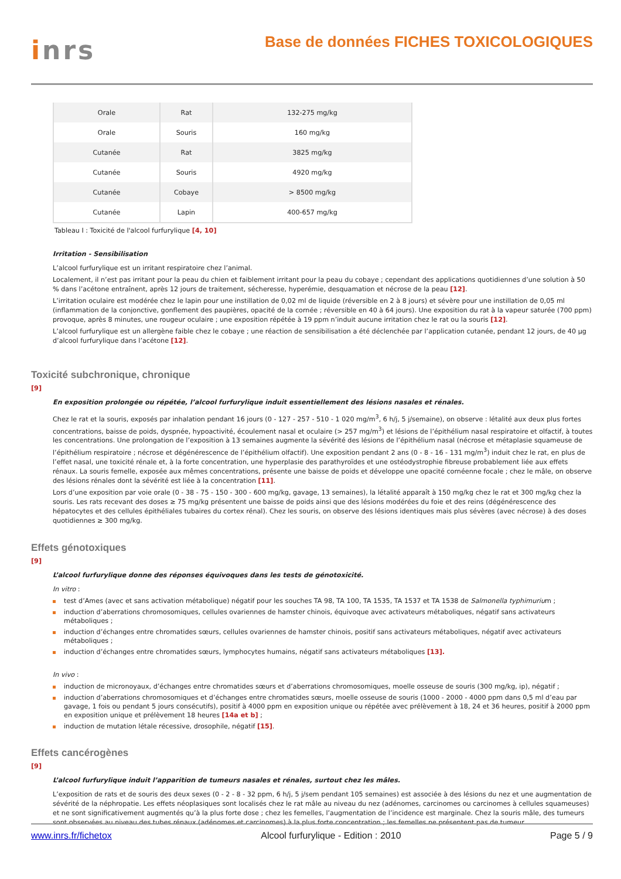inrs
Base de données FICHES TOXICOLOGIQUES
| Orale | Rat | 132-275 mg/kg |
| Orale | Souris | 160 mg/kg |
| Cutanée | Rat | 3825 mg/kg |
| Cutanée | Souris | 4920 mg/kg |
| Cutanée | Cobaye | > 8500 mg/kg |
| Cutanée | Lapin | 400-657 mg/kg |
Tableau I : Toxicité de l'alcool furfurylique [4, 10]
Irritation - Sensibilisation
L’alcool furfurylique est un irritant respiratoire chez l’animal.
Localement, il n’est pas irritant pour la peau du chien et faiblement irritant pour la peau du cobaye ; cependant des applications quotidiennes d’une solution à 50 % dans l’acétone entraînent, après 12 jours de traitement, sécheresse, hyperémie, desquamation et nécrose de la peau [12].
L’irritation oculaire est modérée chez le lapin pour une instillation de 0,02 ml de liquide (réversible en 2 à 8 jours) et sévère pour une instillation de 0,05 ml (inflammation de la conjonctive, gonflement des paupières, opacité de la cornée ; réversible en 40 à 64 jours). Une exposition du rat à la vapeur saturée (700 ppm) provoque, après 8 minutes, une rougeur oculaire ; une exposition répétée à 19 ppm n’induit aucune irritation chez le rat ou la souris [12].
L’alcool furfurylique est un allergène faible chez le cobaye ; une réaction de sensibilisation a été déclenchée par l’application cutanée, pendant 12 jours, de 40 µg d’alcool furfurylique dans l’acétone [12].
Toxicité subchronique, chronique
[9]
En exposition prolongée ou répétée, l’alcool furfurylique induit essentiellement des lésions nasales et rénales.
Chez le rat et la souris, exposés par inhalation pendant 16 jours (0 - 127 - 257 - 510 - 1 020 mg/m<sup>3</sup>, 6 h/j, 5 j/semaine), on observe : létalité aux deux plus fortes concentrations, baisse de poids, dyspnée, hypoactivité, écoulement nasal et oculaire (> 257 mg/m<sup>3</sup>) et lésions de l’épithélium nasal respiratoire et olfactif, à toutes les concentrations. Une prolongation de l’exposition à 13 semaines augmente la sévérité des lésions de l’épithélium nasal (nécrose et métaplasie squameuse de l’épithélium respiratoire ; nécrose et dégénérescence de l’épithélium olfactif). Une exposition pendant 2 ans (0 - 8 - 16 - 131 mg/m<sup>3</sup>) induit chez le rat, en plus de l’effet nasal, une toxicité rénale et, à la forte concentration, une hyperplasie des parathyroïdes et une ostéodystrophie fibreuse probablement liée aux effets rénaux. La souris femelle, exposée aux mêmes concentrations, présente une baisse de poids et développe une opacité cornéenne focale ; chez le mâle, on observe des lésions rénales dont la sévérité est liée à la concentration [11].
Lors d’une exposition par voie orale (0 - 38 - 75 - 150 - 300 - 600 mg/kg, gavage, 13 semaines), la létalité apparaît à 150 mg/kg chez le rat et 300 mg/kg chez la souris. Les rats recevant des doses ≥ 75 mg/kg présentent une baisse de poids ainsi que des lésions modérées du foie et des reins (dégénérescence des hépatocytes et des cellules épithéliales tubaires du cortex rénal). Chez les souris, on observe des lésions identiques mais plus sévères (avec nécrose) à des doses quotidiennes ≥ 300 mg/kg.
Effets génotoxiques
[9]
L’alcool furfurylique donne des réponses équivoques dans les tests de génotoxicité.
In vitro :
test d’Ames (avec et sans activation métabolique) négatif pour les souches TA 98, TA 100, TA 1535, TA 1537 et TA 1538 de Salmonella typhimurium ;
induction d’aberrations chromosomiques, cellules ovariennes de hamster chinois, équivoque avec activateurs métaboliques, négatif sans activateurs métaboliques ;
induction d’échanges entre chromatides sœurs, cellules ovariennes de hamster chinois, positif sans activateurs métaboliques, négatif avec activateurs métaboliques ;
induction d’échanges entre chromatides sœurs, lymphocytes humains, négatif sans activateurs métaboliques [13].
In vivo :
induction de micronoyaux, d’échanges entre chromatides sœurs et d’aberrations chromosomiques, moelle osseuse de souris (300 mg/kg, ip), négatif ;
induction d’aberrations chromosomiques et d’échanges entre chromatides sœurs, moelle osseuse de souris (1000 - 2000 - 4000 ppm dans 0,5 ml d’eau par gavage, 1 fois ou pendant 5 jours consécutifs), positif à 4000 ppm en exposition unique ou répétée avec prélèvement à 18, 24 et 36 heures, positif à 2000 ppm en exposition unique et prélèvement 18 heures [14a et b] ;
induction de mutation létale récessive, drosophile, négatif [15].
Effets cancérogènes
[9]
L’alcool furfurylique induit l’apparition de tumeurs nasales et rénales, surtout chez les mâles.
L’exposition de rats et de souris des deux sexes (0 - 2 - 8 - 32 ppm, 6 h/j, 5 j/sem pendant 105 semaines) est associée à des lésions du nez et une augmentation de sévérité de la néphropatie. Les effets néoplasiques sont localisés chez le rat mâle au niveau du nez (adénomes, carcinomes ou carcinomes à cellules squameuses) et ne sont significativement augmentés qu’à la plus forte dose ; chez les femelles, l’augmentation de l’incidence est marginale. Chez la souris mâle, des tumeurs sont observées au niveau des tubes rénaux (adénomes et carcinomes) à la plus forte concentration ; les femelles ne présentent pas de tumeur.
www.inrs.fr/fichetox Alcool furfurylique - Edition : 2010 Page 5 / 9